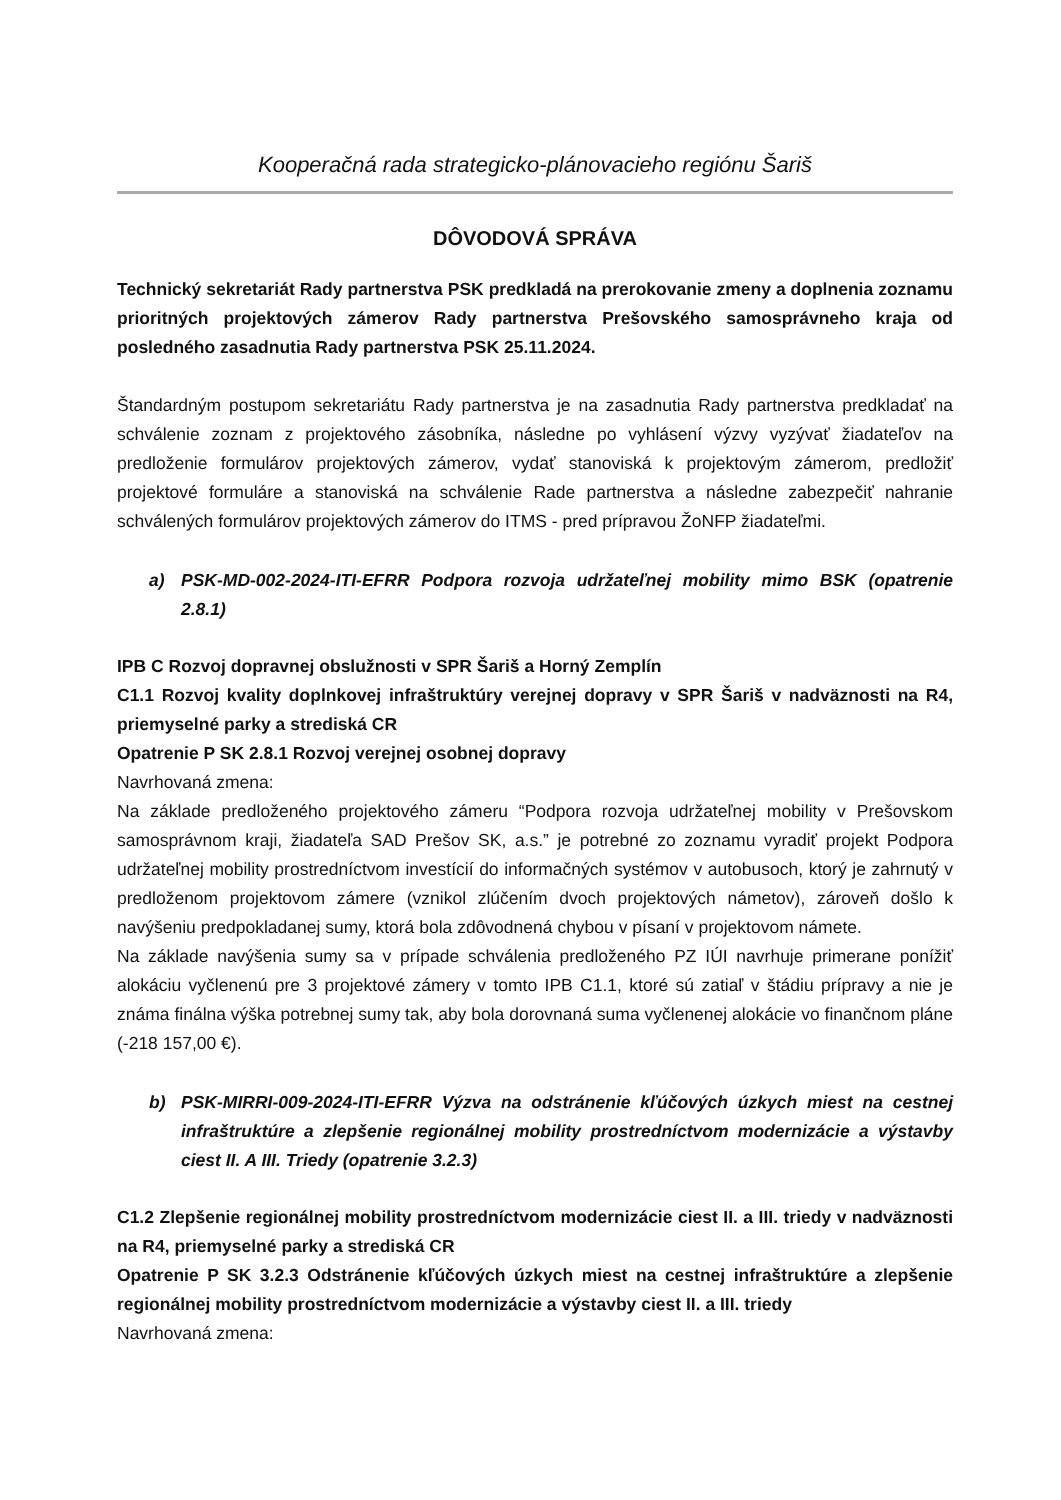Kooperačná rada strategicko-plánovacieho regiónu Šariš
DÔVODOVÁ SPRÁVA
Technický sekretariát Rady partnerstva PSK predkladá na prerokovanie zmeny a doplnenia zoznamu prioritných projektových zámerov Rady partnerstva Prešovského samosprávneho kraja od posledného zasadnutia Rady partnerstva PSK 25.11.2024.
Štandardným postupom sekretariátu Rady partnerstva je na zasadnutia Rady partnerstva predkladať na schválenie zoznam z projektového zásobníka, následne po vyhlásení výzvy vyzývať žiadateľov na predloženie formulárov projektových zámerov, vydať stanoviská k projektovým zámerom, predložiť projektové formuláre a stanoviská na schválenie Rade partnerstva a následne zabezpečiť nahranie schválených formulárov projektových zámerov do ITMS - pred prípravou ŽoNFP žiadateľmi.
a) PSK-MD-002-2024-ITI-EFRR Podpora rozvoja udržateľnej mobility mimo BSK (opatrenie 2.8.1)
IPB C Rozvoj dopravnej obslužnosti v SPR Šariš a Horný Zemplín
C1.1 Rozvoj kvality doplnkovej infraštruktúry verejnej dopravy v SPR Šariš v nadväznosti na R4, priemyselné parky a strediská CR
Opatrenie P SK 2.8.1 Rozvoj verejnej osobnej dopravy
Navrhovaná zmena:
Na základe predloženého projektového zámeru “Podpora rozvoja udržateľnej mobility v Prešovskom samosprávnom kraji, žiadateľa SAD Prešov SK, a.s.” je potrebné zo zoznamu vyradiť projekt Podpora udržateľnej mobility prostredníctvom investícií do informačných systémov v autobusoch, ktorý je zahrnutý v predloženom projektovom zámere (vznikol zlúčením dvoch projektových námetov), zároveň došlo k navýšeniu predpokladanej sumy, ktorá bola zdôvodnená chybou v písaní v projektovom námete.
Na základe navýšenia sumy sa v prípade schválenia predloženého PZ IÚI navrhuje primerane ponížiť alokáciu vyčlenenú pre 3 projektové zámery v tomto IPB C1.1, ktoré sú zatiaľ v štádiu prípravy a nie je známa finálna výška potrebnej sumy tak, aby bola dorovnaná suma vyčlenenej alokácie vo finančnom pláne (-218 157,00 €).
b) PSK-MIRRI-009-2024-ITI-EFRR Výzva na odstránenie kľúčových úzkych miest na cestnej infraštruktúre a zlepšenie regionálnej mobility prostredníctvom modernizácie a výstavby ciest II. A III. Triedy (opatrenie 3.2.3)
C1.2 Zlepšenie regionálnej mobility prostredníctvom modernizácie ciest II. a III. triedy v nadväznosti na R4, priemyselné parky a strediská CR
Opatrenie P SK 3.2.3 Odstránenie kľúčových úzkych miest na cestnej infraštruktúre a zlepšenie regionálnej mobility prostredníctvom modernizácie a výstavby ciest II. a III. triedy
Navrhovaná zmena: